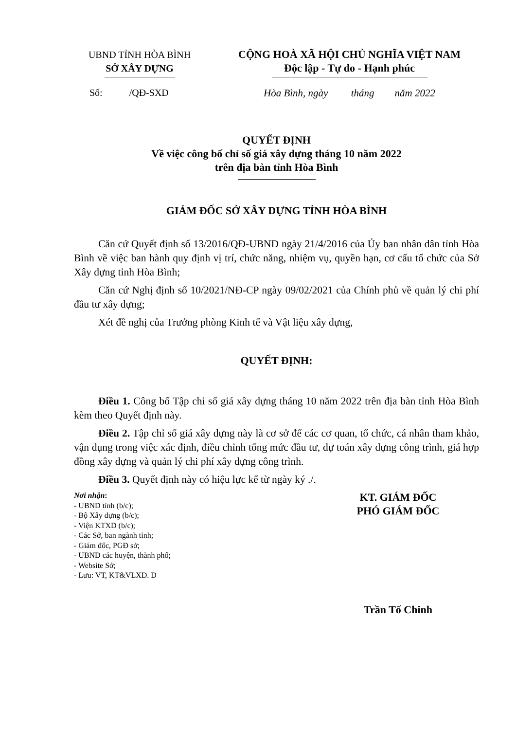UBND TỈNH HÒA BÌNH
SỞ XÂY DỰNG
CỘNG HOÀ XÃ HỘI CHỦ NGHĨA VIỆT NAM
Độc lập - Tự do - Hạnh phúc
Số: /QĐ-SXD Hòa Bình, ngày tháng năm 2022
QUYẾT ĐỊNH
Về việc công bố chỉ số giá xây dựng tháng 10 năm 2022
trên địa bàn tỉnh Hòa Bình
GIÁM ĐỐC SỞ XÂY DỰNG TỈNH HÒA BÌNH
Căn cứ Quyết định số 13/2016/QĐ-UBND ngày 21/4/2016 của Ủy ban nhân dân tỉnh Hòa Bình về việc ban hành quy định vị trí, chức năng, nhiệm vụ, quyền hạn, cơ cấu tổ chức của Sở Xây dựng tỉnh Hòa Bình;
Căn cứ Nghị định số 10/2021/NĐ-CP ngày 09/02/2021 của Chính phủ về quản lý chi phí đầu tư xây dựng;
Xét đề nghị của Trưởng phòng Kinh tế và Vật liệu xây dựng,
QUYẾT ĐỊNH:
Điều 1. Công bố Tập chỉ số giá xây dựng tháng 10 năm 2022 trên địa bàn tỉnh Hòa Bình kèm theo Quyết định này.
Điều 2. Tập chỉ số giá xây dựng này là cơ sở để các cơ quan, tổ chức, cá nhân tham khảo, vận dụng trong việc xác định, điều chỉnh tổng mức đầu tư, dự toán xây dựng công trình, giá hợp đồng xây dựng và quản lý chi phí xây dựng công trình.
Điều 3. Quyết định này có hiệu lực kể từ ngày ký ./.
Nơi nhận:
- UBND tỉnh (b/c);
- Bộ Xây dựng (b/c);
- Viện KTXD (b/c);
- Các Sở, ban ngành tỉnh;
- Giám đốc, PGĐ sở;
- UBND các huyện, thành phố;
- Website Sở;
- Lưu: VT, KT&VLXD. D
KT. GIÁM ĐỐC
PHÓ GIÁM ĐỐC
Trần Tố Chinh